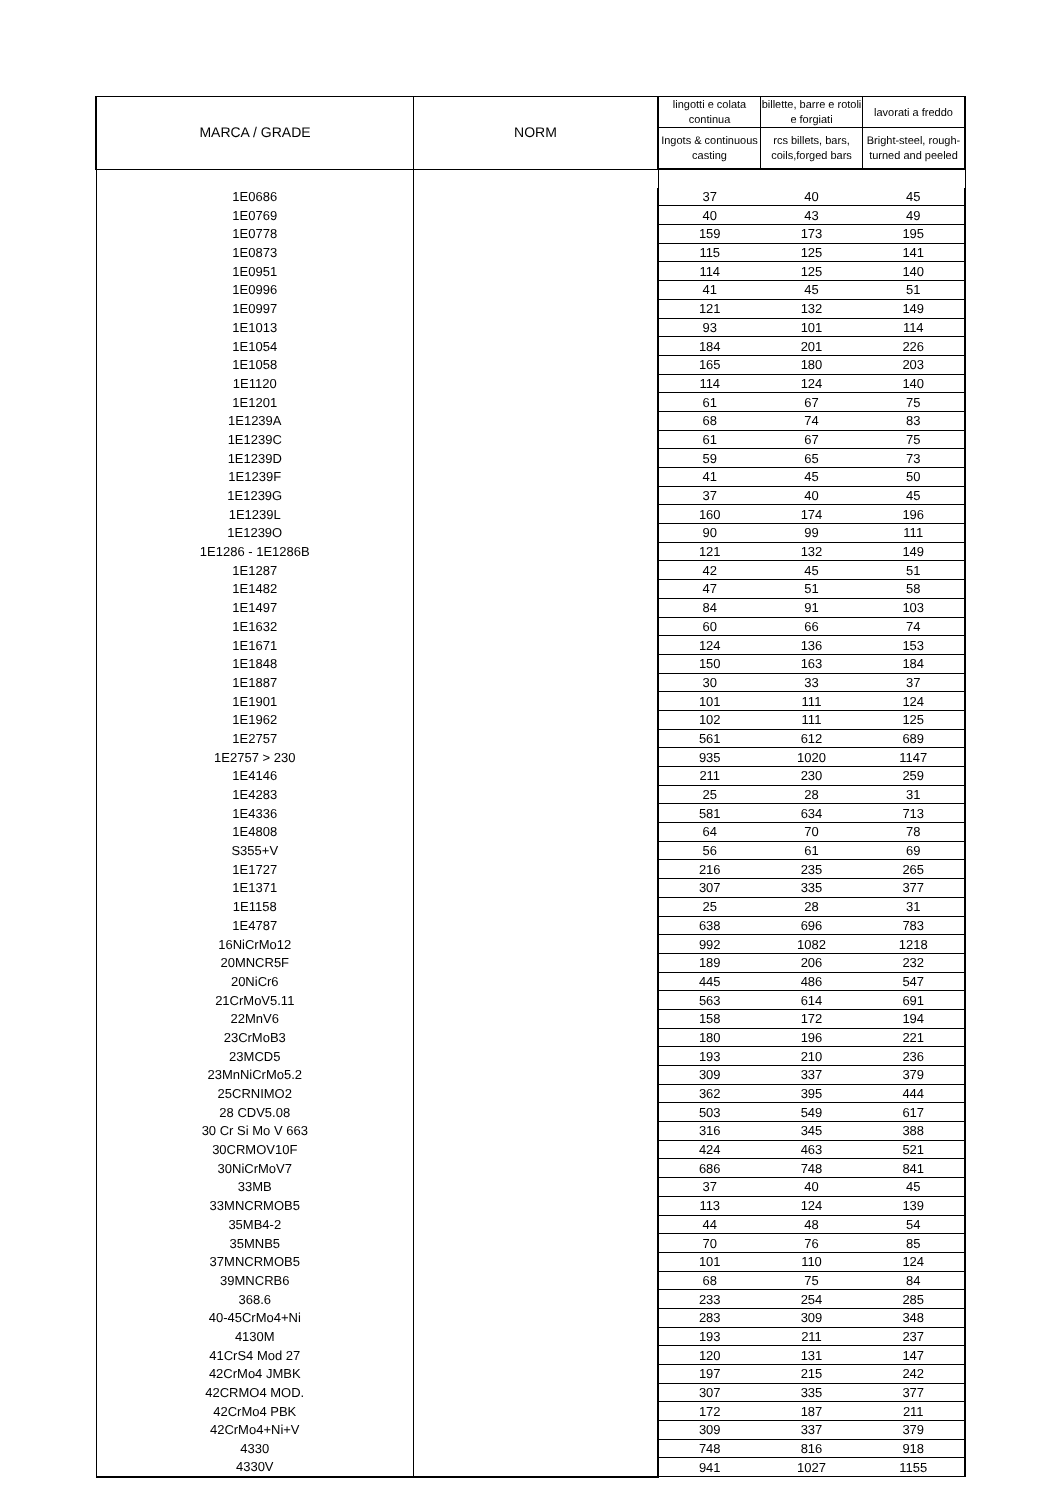| MARCA / GRADE | NORM | lingotti e colata continua | billette, barre e rotoli e forgiati | lavorati a freddo |
| --- | --- | --- | --- | --- |
| | | Ingots & continuous casting | rcs billets, bars, coils,forged bars | Bright-steel, rough-turned and peeled |
| 1E0686 | | 37 | 40 | 45 |
| 1E0769 | | 40 | 43 | 49 |
| 1E0778 | | 159 | 173 | 195 |
| 1E0873 | | 115 | 125 | 141 |
| 1E0951 | | 114 | 125 | 140 |
| 1E0996 | | 41 | 45 | 51 |
| 1E0997 | | 121 | 132 | 149 |
| 1E1013 | | 93 | 101 | 114 |
| 1E1054 | | 184 | 201 | 226 |
| 1E1058 | | 165 | 180 | 203 |
| 1E1120 | | 114 | 124 | 140 |
| 1E1201 | | 61 | 67 | 75 |
| 1E1239A | | 68 | 74 | 83 |
| 1E1239C | | 61 | 67 | 75 |
| 1E1239D | | 59 | 65 | 73 |
| 1E1239F | | 41 | 45 | 50 |
| 1E1239G | | 37 | 40 | 45 |
| 1E1239L | | 160 | 174 | 196 |
| 1E1239O | | 90 | 99 | 111 |
| 1E1286 - 1E1286B | | 121 | 132 | 149 |
| 1E1287 | | 42 | 45 | 51 |
| 1E1482 | | 47 | 51 | 58 |
| 1E1497 | | 84 | 91 | 103 |
| 1E1632 | | 60 | 66 | 74 |
| 1E1671 | | 124 | 136 | 153 |
| 1E1848 | | 150 | 163 | 184 |
| 1E1887 | | 30 | 33 | 37 |
| 1E1901 | | 101 | 111 | 124 |
| 1E1962 | | 102 | 111 | 125 |
| 1E2757 | | 561 | 612 | 689 |
| 1E2757 > 230 | | 935 | 1020 | 1147 |
| 1E4146 | | 211 | 230 | 259 |
| 1E4283 | | 25 | 28 | 31 |
| 1E4336 | | 581 | 634 | 713 |
| 1E4808 | | 64 | 70 | 78 |
| S355+V | | 56 | 61 | 69 |
| 1E1727 | | 216 | 235 | 265 |
| 1E1371 | | 307 | 335 | 377 |
| 1E1158 | | 25 | 28 | 31 |
| 1E4787 | | 638 | 696 | 783 |
| 16NiCrMo12 | | 992 | 1082 | 1218 |
| 20MNCR5F | | 189 | 206 | 232 |
| 20NiCr6 | | 445 | 486 | 547 |
| 21CrMoV5.11 | | 563 | 614 | 691 |
| 22MnV6 | | 158 | 172 | 194 |
| 23CrMoB3 | | 180 | 196 | 221 |
| 23MCD5 | | 193 | 210 | 236 |
| 23MnNiCrMo5.2 | | 309 | 337 | 379 |
| 25CRNIMO2 | | 362 | 395 | 444 |
| 28 CDV5.08 | | 503 | 549 | 617 |
| 30 Cr Si Mo V 663 | | 316 | 345 | 388 |
| 30CRMOV10F | | 424 | 463 | 521 |
| 30NiCrMoV7 | | 686 | 748 | 841 |
| 33MB | | 37 | 40 | 45 |
| 33MNCRMOB5 | | 113 | 124 | 139 |
| 35MB4-2 | | 44 | 48 | 54 |
| 35MNB5 | | 70 | 76 | 85 |
| 37MNCRMOB5 | | 101 | 110 | 124 |
| 39MNCRB6 | | 68 | 75 | 84 |
| 368.6 | | 233 | 254 | 285 |
| 40-45CrMo4+Ni | | 283 | 309 | 348 |
| 4130M | | 193 | 211 | 237 |
| 41CrS4 Mod 27 | | 120 | 131 | 147 |
| 42CrMo4 JMBK | | 197 | 215 | 242 |
| 42CRMO4 MOD. | | 307 | 335 | 377 |
| 42CrMo4 PBK | | 172 | 187 | 211 |
| 42CrMo4+Ni+V | | 309 | 337 | 379 |
| 4330 | | 748 | 816 | 918 |
| 4330V | | 941 | 1027 | 1155 |